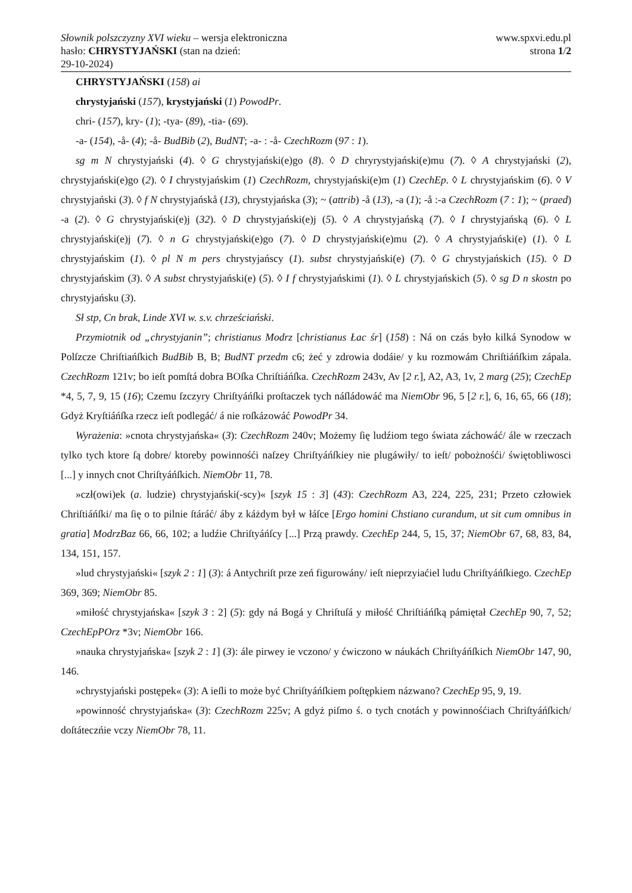Słownik polszczyzny XVI wieku – wersja elektroniczna
hasło: CHRYSTYJAŃSKI (stan na dzień:
29-10-2024)
www.spxvi.edu.pl
strona 1/2
CHRYSTYJAŃSKI (158) ai
chrystyjański (157), krystyjański (1) PowodPr.
chri- (157), kry- (1); -tya- (89), -tia- (69).
-a- (154), -å- (4); -å- BudBib (2), BudNT; -a- : -å- CzechRozm (97 : 1).
sg m N chrystyjański (4). ◊ G chrystyjański(e)go (8). ◊ D chryrystyjański(e)mu (7). ◊ A chrystyjański (2), chrystyjański(e)go (2). ◊ I chrystyjańskim (1) CzechRozm, chrystyjański(e)m (1) CzechEp. ◊ L chrystyjańskim (6). ◊ V chrystyjański (3). ◊ f N chrystyjańskå (13), chrystyjańska (3); ~ (attrib) -å (13), -a (1); -å :-a CzechRozm (7 : 1); ~ (praed) -a (2). ◊ G chrystyjański(e)j (32). ◊ D chrystyjański(e)j (5). ◊ A chrystyjańską (7). ◊ I chrystyjańską (6). ◊ L chrystyjański(e)j (7). ◊ n G chrystyjański(e)go (7). ◊ D chrystyjański(e)mu (2). ◊ A chrystyjański(e) (1). ◊ L chrystyjańskim (1). ◊ pl N m pers chrystyjańscy (1). subst chrystyjański(e) (7). ◊ G chrystyjańskich (15). ◊ D chrystyjańskim (3). ◊ A subst chrystyjański(e) (5). ◊ I f chrystyjańskimi (1). ◊ L chrystyjańskich (5). ◊ sg D n skostn po chrystyjańsku (3).
Sł stp, Cn brak, Linde XVI w. s.v. chrześciański.
Przymiotnik od „chrystyjanin”; christianus Modrz [christianus Łac śr] (158) : Ná on czás było kilká Synodow w Polſzcze Chriſtiańſkich BudBib B, B; BudNT przedm c6; żeć y zdrowia dodáie/ y ku rozmowám Chriſtiáńſkim zápala. CzechRozm 121v; bo ieſt pomſtá dobra BOſka Chriſtiáńſka. CzechRozm 243v, Av [2 r.], A2, A3, 1v, 2 marg (25); CzechEp *4, 5, 7, 9, 15 (16); Czemu ſzczyry Chriſtyáńſki proſtaczek tych náſládowáć ma NiemObr 96, 5 [2 r.], 6, 16, 65, 66 (18); Gdyż Kryſtiáńſka rzecz ieſt podlegáć/ á nie roſkázowáć PowodPr 34.
Wyrażenia: »cnota chrystyjańska« (3): CzechRozm 240v; Możemy ſię ludźiom tego świata záchowáć/ ále w rzeczach tylko tych ktore ſą dobre/ ktoreby powinnośći naſzey Chriſtyáńſkiey nie plugáwiły/ to ieſt/ pobożnośći/ świętobliwosci [...] y innych cnot Chriſtyáńſkich. NiemObr 11, 78.
»czł(owi)ek (a. ludzie) chrystyjański(-scy)« [szyk 15 : 3] (43): CzechRozm A3, 224, 225, 231; Przeto człowiek Chriſtiáńſki/ ma ſię o to pilnie ſtáráć/ áby z káżdym był w łáſce [Ergo homini Chstiano curandum, ut sit cum omnibus in gratia] ModrzBaz 66, 66, 102; a ludźie Chriſtyáńſcy [...] Przą prawdy. CzechEp 244, 5, 15, 37; NiemObr 67, 68, 83, 84, 134, 151, 157.
»lud chrystyjański« [szyk 2 : 1] (3): á Antychriſt prze zeń figurowány/ ieſt nieprzyiaćiel ludu Chriſtyáńſkiego. CzechEp 369, 369; NiemObr 85.
»miłość chrystyjańska« [szyk 3 : 2] (5): gdy ná Bogá y Chriſtuſá y miłość Chriſtiáńſką pámiętał CzechEp 90, 7, 52; CzechEpPOrz *3v; NiemObr 166.
»nauka chrystyjańska« [szyk 2 : 1] (3): ále pirwey ie vczono/ y ćwiczono w náukách Chriſtyáńſkich NiemObr 147, 90, 146.
»chrystyjański postępek« (3): A ieſli to może być Chriſtyáńſkiem poſtępkiem názwano? CzechEp 95, 9, 19.
»powinność chrystyjańska« (3): CzechRozm 225v; A gdyż piſmo ś. o tych cnotách y powinnośćiach Chriſtyáńſkich/ doſtáteczńie vczy NiemObr 78, 11.